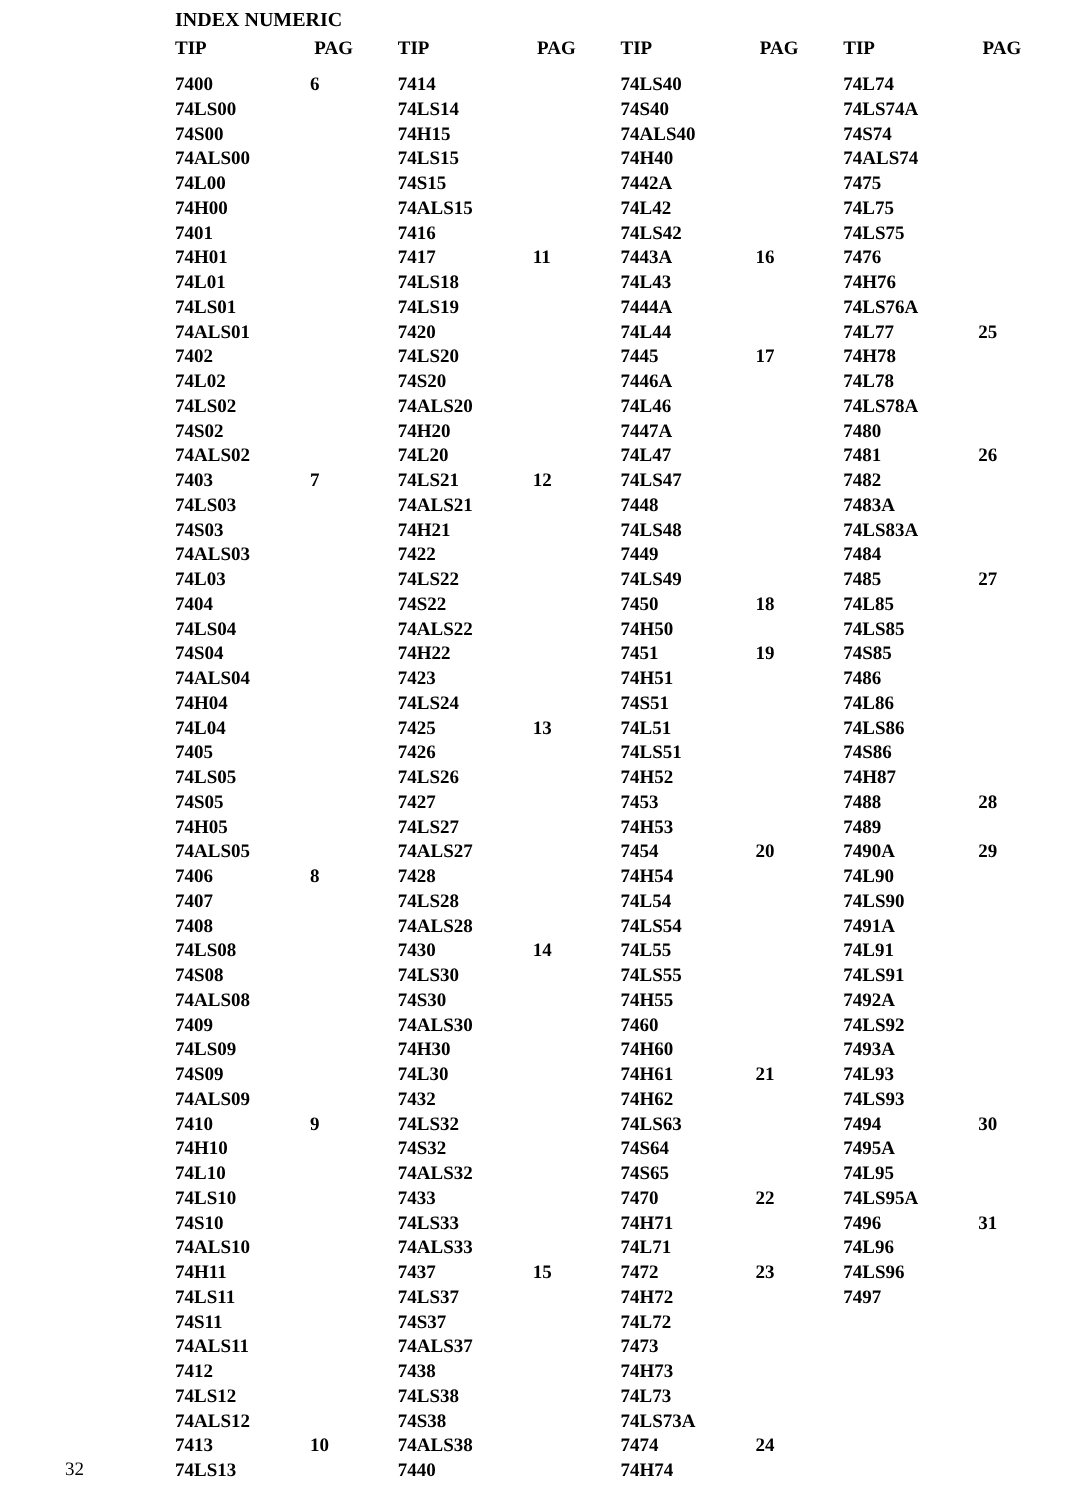INDEX NUMERIC
TIP PAG
7400 6
74LS00
74S00
74ALS00
74L00
74H00
7401
74H01
74L01
74LS01
74ALS01
7402
74L02
74LS02
74S02
74ALS02
7403 7
74LS03
74S03
74ALS03
74L03
7404
74LS04
74S04
74ALS04
74H04
74L04
7405
74LS05
74S05
74H05
74ALS05
7406 8
7407
7408
74LS08
74S08
74ALS08
7409
74LS09
74S09
74ALS09
7410 9
74H10
74L10
74LS10
74S10
74ALS10
74H11
74LS11
74S11
74ALS11
7412
74LS12
74ALS12
7413 10
74LS13
TIP PAG
7414
74LS14
74H15
74LS15
74S15
74ALS15
7416
7417 11
74LS18
74LS19
7420
74LS20
74S20
74ALS20
74H20
74L20
74LS21 12
74ALS21
74H21
7422
74LS22
74S22
74ALS22
74H22
7423
74LS24
7425 13
7426
74LS26
7427
74LS27
74ALS27
7428
74LS28
74ALS28
7430 14
74LS30
74S30
74ALS30
74H30
74L30
7432
74LS32
74S32
74ALS32
7433
74LS33
74ALS33
7437 15
74LS37
74S37
74ALS37
7438
74LS38
74S38
74ALS38
7440
TIP PAG
74LS40
74S40
74ALS40
74H40
7442A
74L42
74LS42
7443A 16
74L43
7444A
74L44
7445 17
7446A
74L46
7447A
74L47
74LS47
7448
74LS48
7449
74LS49
7450 18
74H50
7451 19
74H51
74S51
74L51
74LS51
74H52
7453
74H53
7454 20
74H54
74L54
74LS54
74L55
74LS55
74H55
7460
74H60
74H61 21
74H62
74LS63
74S64
74S65
7470 22
74H71
74L71
7472 23
74H72
74L72
7473
74H73
74L73
74LS73A
7474 24
74H74
TIP PAG
74L74
74LS74A
74S74
74ALS74
7475
74L75
74LS75
7476
74H76
74LS76A
74L77 25
74H78
74L78
74LS78A
7480
7481 26
7482
7483A
74LS83A
7484
7485 27
74L85
74LS85
74S85
7486
74L86
74LS86
74S86
74H87
7488 28
7489
7490A 29
74L90
74LS90
7491A
74L91
74LS91
7492A
74LS92
7493A
74L93
74LS93
7494 30
7495A
74L95
74LS95A
7496 31
74L96
74LS96
7497
32